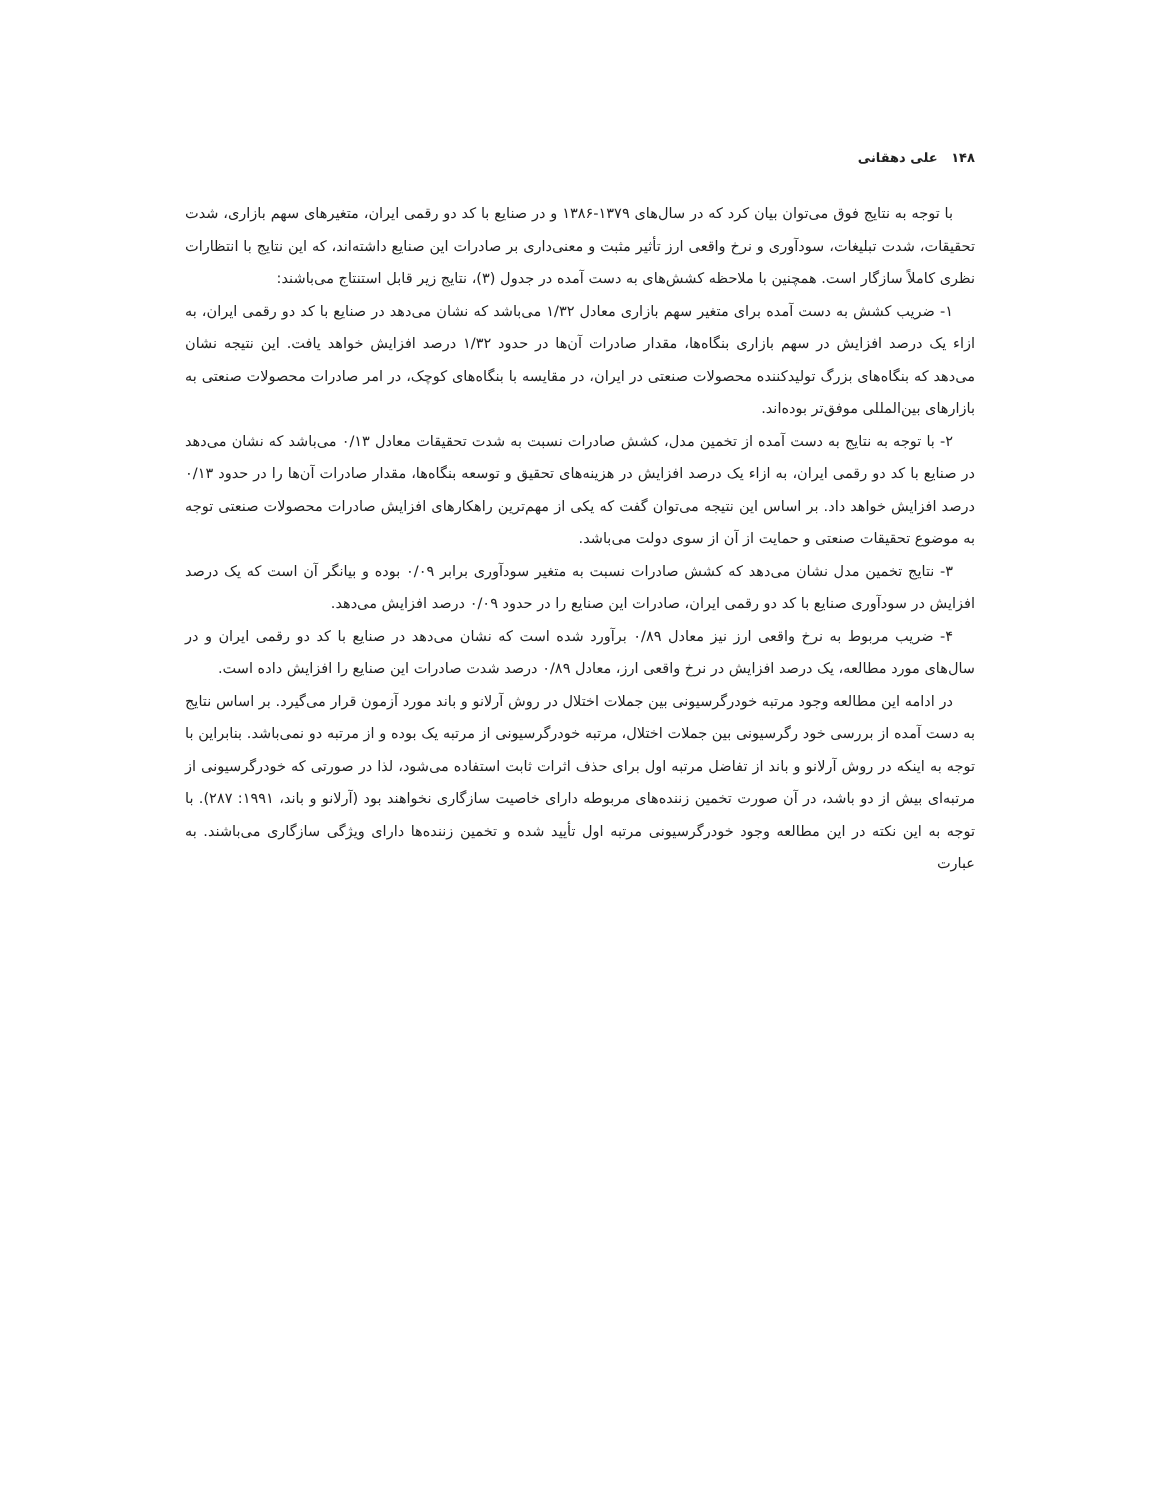۱۴۸ علی دهقانی
با توجه به نتایج فوق می‌توان بیان کرد که در سال‌های ۱۳۷۹-۱۳۸۶ و در صنایع با کد دو رقمی ایران، متغیرهای سهم بازاری، شدت تحقیقات، شدت تبلیغات، سودآوری و نرخ واقعی ارز تأثیر مثبت و معنی‌داری بر صادرات این صنایع داشته‌اند، که این نتایج با انتظارات نظری کاملاً سازگار است. همچنین با ملاحظه کشش‌های به دست آمده در جدول (۳)، نتایج زیر قابل استنتاج می‌باشند:
۱- ضریب کشش به دست آمده برای متغیر سهم بازاری معادل ۱/۳۲ می‌باشد که نشان می‌دهد در صنایع با کد دو رقمی ایران، به ازاء یک درصد افزایش در سهم بازاری بنگاه‌ها، مقدار صادرات آن‌ها در حدود ۱/۳۲ درصد افزایش خواهد یافت. این نتیجه نشان می‌دهد که بنگاه‌های بزرگ تولیدکننده محصولات صنعتی در ایران، در مقایسه با بنگاه‌های کوچک، در امر صادرات محصولات صنعتی به بازارهای بین‌المللی موفق‌تر بوده‌اند.
۲- با توجه به نتایج به دست آمده از تخمین مدل، کشش صادرات نسبت به شدت تحقیقات معادل ۰/۱۳ می‌باشد که نشان می‌دهد در صنایع با کد دو رقمی ایران، به ازاء یک درصد افزایش در هزینه‌های تحقیق و توسعه بنگاه‌ها، مقدار صادرات آن‌ها را در حدود ۰/۱۳ درصد افزایش خواهد داد. بر اساس این نتیجه می‌توان گفت که یکی از مهم‌ترین راهکارهای افزایش صادرات محصولات صنعتی توجه به موضوع تحقیقات صنعتی و حمایت از آن از سوی دولت می‌باشد.
۳- نتایج تخمین مدل نشان می‌دهد که کشش صادرات نسبت به متغیر سودآوری برابر ۰/۰۹ بوده و بیانگر آن است که یک درصد افزایش در سودآوری صنایع با کد دو رقمی ایران، صادرات این صنایع را در حدود ۰/۰۹ درصد افزایش می‌دهد.
۴- ضریب مربوط به نرخ واقعی ارز نیز معادل ۰/۸۹ برآورد شده است که نشان می‌دهد در صنایع با کد دو رقمی ایران و در سال‌های مورد مطالعه، یک درصد افزایش در نرخ واقعی ارز، معادل ۰/۸۹ درصد شدت صادرات این صنایع را افزایش داده است.
در ادامه این مطالعه وجود مرتبه خودرگرسیونی بین جملات اختلال در روش آرلانو و باند مورد آزمون قرار می‌گیرد. بر اساس نتایج به دست آمده از بررسی خود رگرسیونی بین جملات اختلال، مرتبه خودرگرسیونی از مرتبه یک بوده و از مرتبه دو نمی‌باشد. بنابراین با توجه به اینکه در روش آرلانو و باند از تفاضل مرتبه اول برای حذف اثرات ثابت استفاده می‌شود، لذا در صورتی که خودرگرسیونی از مرتبه‌ای بیش از دو باشد، در آن صورت تخمین زننده‌های مربوطه دارای خاصیت سازگاری نخواهند بود (آرلانو و باند، ۱۹۹۱: ۲۸۷). با توجه به این نکته در این مطالعه وجود خودرگرسیونی مرتبه اول تأیید شده و تخمین زننده‌ها دارای ویژگی سازگاری می‌باشند. به عبارت